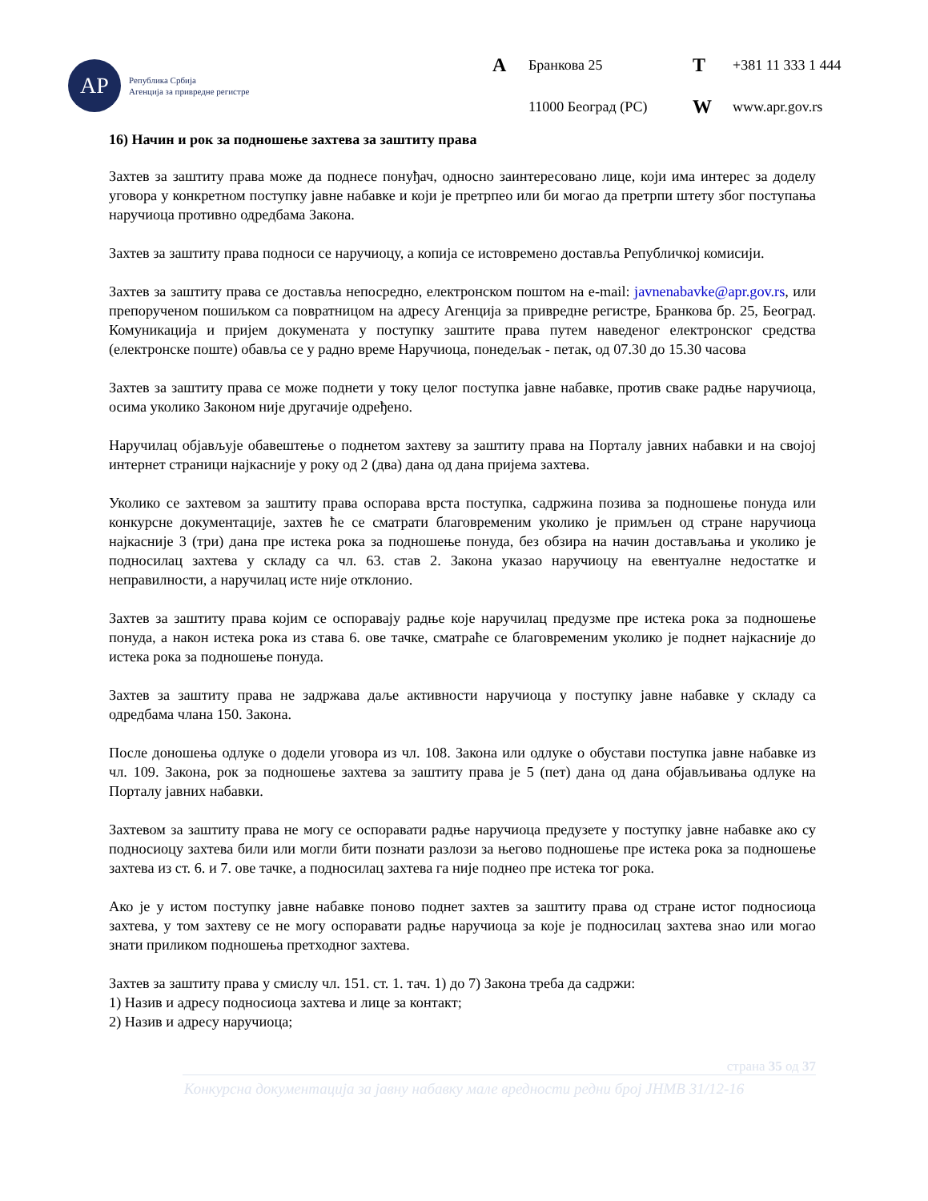АР
Република Србија
Агенција за привредне регистре
A Бранкова 25 T +381 11 333 1 444 11000 Београд (РС) W www.apr.gov.rs
16) Начин и рок за подношење захтева за заштиту права
Захтев за заштиту права може да поднесе понуђач, односно заинтересовано лице, који има интерес за доделу уговора у конкретном поступку јавне набавке и који је претрпео или би могао да претрпи штету због поступања наручиоца противно одредбама Закона.
Захтев за заштиту права подноси се наручиоцу, а копија се истовремено доставља Републичкој комисији.
Захтев за заштиту права се доставља непосредно, електронском поштом на e-mail: javnenabavke@apr.gov.rs, или препорученом пошиљком са повратницом на адресу Агенција за привредне регистре, Бранкова бр. 25, Београд. Комуникација и пријем докумената у поступку заштите права путем наведеног електронског средства (електронске поште) обавља се у радно време Наручиоца, понедељак - петак, од 07.30 до 15.30 часова
Захтев за заштиту права се може поднети у току целог поступка јавне набавке, против сваке радње наручиоца, осима уколико Законом није другачије одређено.
Наручилац објављује обавештење о поднетом захтеву за заштиту права на Порталу јавних набавки и на својој интернет страници најкасније у року од 2 (два) дана од дана пријема захтева.
Уколико се захтевом за заштиту права оспорава врста поступка, садржина позива за подношење понуда или конкурсне документације, захтев ће се сматрати благовременим уколико је примљен од стране наручиоца најкасније 3 (три) дана пре истека рока за подношење понуда, без обзира на начин достављања и уколико је подносилац захтева у складу са чл. 63. став 2. Закона указао наручиоцу на евентуалне недостатке и неправилности, а наручилац исте није отклонио.
Захтев за заштиту права којим се оспоравају радње које наручилац предузме пре истека рока за подношење понуда, а након истека рока из става 6. ове тачке, сматраће се благовременим уколико је поднет најкасније до истека рока за подношење понуда.
Захтев за заштиту права не задржава даље активности наручиоца у поступку јавне набавке у складу са одредбама члана 150. Закона.
После доношења одлуке о додели уговора из чл. 108. Закона или одлуке о обустави поступка јавне набавке из чл. 109. Закона, рок за подношење захтева за заштиту права је 5 (пет) дана од дана објављивања одлуке на Порталу јавних набавки.
Захтевом за заштиту права не могу се оспоравати радње наручиоца предузете у поступку јавне набавке ако су подносиоцу захтева били или могли бити познати разлози за његово подношење пре истека рока за подношење захтева из ст. 6. и 7. ове тачке, а подносилац захтева га није поднео пре истека тог рока.
Ако је у истом поступку јавне набавке поново поднет захтев за заштиту права од стране истог подносиоца захтева, у том захтеву се не могу оспоравати радње наручиоца за које је подносилац захтева знао или могао знати приликом подношења претходног захтева.
Захтев за заштиту права у смислу чл. 151. ст. 1. тач. 1) до 7) Закона треба да садржи:
1) Назив и адресу подносиоца захтева и лице за контакт;
2) Назив и адресу наручиоца;
страна 35 од 37
Конкурсна документација за јавну набавку мале вредности редни број ЈНМВ 31/12-16